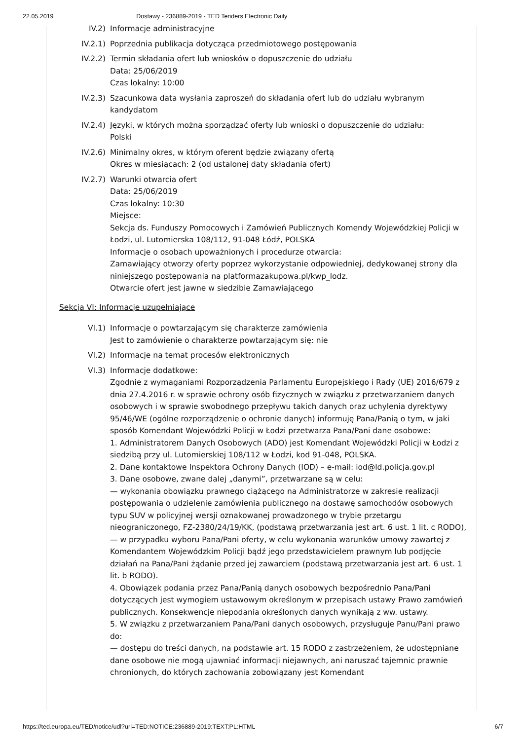22.05.2019 Dostawy - 236889-2019 - TED Tenders Electronic Daily
IV.2) Informacje administracyjne
IV.2.1) Poprzednia publikacja dotycząca przedmiotowego postępowania
IV.2.2) Termin składania ofert lub wniosków o dopuszczenie do udziału
Data: 25/06/2019
Czas lokalny: 10:00
IV.2.3) Szacunkowa data wysłania zaproszeń do składania ofert lub do udziału wybranym kandydatom
IV.2.4) Języki, w których można sporządzać oferty lub wnioski o dopuszczenie do udziału:
Polski
IV.2.6) Minimalny okres, w którym oferent będzie związany ofertą
Okres w miesiącach: 2 (od ustalonej daty składania ofert)
IV.2.7) Warunki otwarcia ofert
Data: 25/06/2019
Czas lokalny: 10:30
Miejsce:
Sekcja ds. Funduszy Pomocowych i Zamówień Publicznych Komendy Wojewódzkiej Policji w Łodzi, ul. Lutomierska 108/112, 91-048 Łódź, POLSKA
Informacje o osobach upoważnionych i procedurze otwarcia:
Zamawiający otworzy oferty poprzez wykorzystanie odpowiedniej, dedykowanej strony dla niniejszego postępowania na platformazakupowa.pl/kwp_lodz.
Otwarcie ofert jest jawne w siedzibie Zamawiającego
Sekcja VI: Informacje uzupełniające
VI.1) Informacje o powtarzającym się charakterze zamówienia
Jest to zamówienie o charakterze powtarzającym się: nie
VI.2) Informacje na temat procesów elektronicznych
VI.3) Informacje dodatkowe:
Zgodnie z wymaganiami Rozporządzenia Parlamentu Europejskiego i Rady (UE) 2016/679 z dnia 27.4.2016 r. w sprawie ochrony osób fizycznych w związku z przetwarzaniem danych osobowych i w sprawie swobodnego przepływu takich danych oraz uchylenia dyrektywy 95/46/WE (ogólne rozporządzenie o ochronie danych) informuję Pana/Panią o tym, w jaki sposób Komendant Wojewódzki Policji w Łodzi przetwarza Pana/Pani dane osobowe:
1. Administratorem Danych Osobowych (ADO) jest Komendant Wojewódzki Policji w Łodzi z siedzibą przy ul. Lutomierskiej 108/112 w Łodzi, kod 91-048, POLSKA.
2. Dane kontaktowe Inspektora Ochrony Danych (IOD) – e-mail: iod@ld.policja.gov.pl
3. Dane osobowe, zwane dalej „danymi”, przetwarzane są w celu:
— wykonania obowiązku prawnego ciążącego na Administratorze w zakresie realizacji postępowania o udzielenie zamówienia publicznego na dostawę samochodów osobowych typu SUV w policyjnej wersji oznakowanej prowadzonego w trybie przetargu nieograniczonego, FZ-2380/24/19/KK, (podstawą przetwarzania jest art. 6 ust. 1 lit. c RODO),
— w przypadku wyboru Pana/Pani oferty, w celu wykonania warunków umowy zawartej z Komendantem Wojewódzkim Policji bądź jego przedstawicielem prawnym lub podjęcie działań na Pana/Pani żądanie przed jej zawarciem (podstawą przetwarzania jest art. 6 ust. 1 lit. b RODO).
4. Obowiązek podania przez Pana/Panią danych osobowych bezpośrednio Pana/Pani dotyczących jest wymogiem ustawowym określonym w przepisach ustawy Prawo zamówień publicznych. Konsekwencje niepodania określonych danych wynikają z ww. ustawy.
5. W związku z przetwarzaniem Pana/Pani danych osobowych, przysługuje Panu/Pani prawo do:
— dostępu do treści danych, na podstawie art. 15 RODO z zastrzeżeniem, że udostępniane dane osobowe nie mogą ujawniać informacji niejawnych, ani naruszać tajemnic prawnie chronionych, do których zachowania zobowiązany jest Komendant
https://ted.europa.eu/TED/notice/udl?uri=TED:NOTICE:236889-2019:TEXT:PL:HTML 6/7